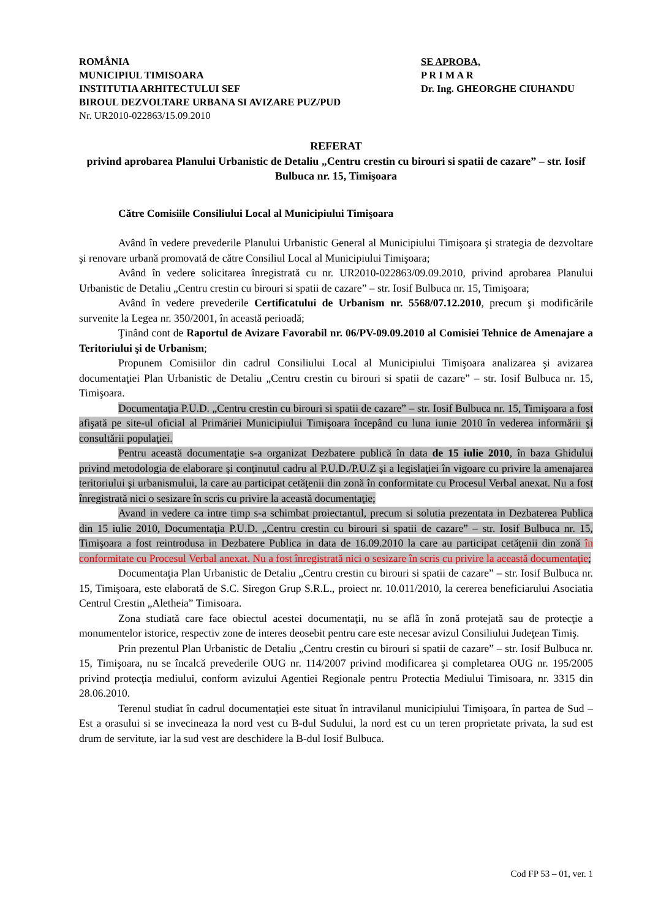ROMÂNIA
MUNICIPIUL TIMISOARA
INSTITUTIA ARHITECTULUI SEF
BIROUL DEZVOLTARE URBANA SI AVIZARE PUZ/PUD
Nr. UR2010-022863/15.09.2010
SE APROBA,
P R I M A R
Dr. Ing. GHEORGHE CIUHANDU
REFERAT
privind aprobarea Planului Urbanistic de Detaliu „Centru crestin cu birouri si spatii de cazare” – str. Iosif Bulbuca nr. 15, Timişoara
Către Comisiile Consiliului Local al Municipiului Timişoara
Având în vedere prevederile Planului Urbanistic General al Municipiului Timişoara şi strategia de dezvoltare şi renovare urbană promovată de către Consiliul Local al Municipiului Timişoara;
Având în vedere solicitarea înregistrată cu nr. UR2010-022863/09.09.2010, privind aprobarea Planului Urbanistic de Detaliu „Centru crestin cu birouri si spatii de cazare” – str. Iosif Bulbuca nr. 15, Timişoara;
Având în vedere prevederile Certificatului de Urbanism nr. 5568/07.12.2010, precum şi modificările survenite la Legea nr. 350/2001, în această perioadă;
Ţinând cont de Raportul de Avizare Favorabil nr. 06/PV-09.09.2010 al Comisiei Tehnice de Amenajare a Teritoriului şi de Urbanism;
Propunem Comisiilor din cadrul Consiliului Local al Municipiului Timişoara analizarea şi avizarea documentaţiei Plan Urbanistic de Detaliu „Centru crestin cu birouri si spatii de cazare” – str. Iosif Bulbuca nr. 15, Timişoara.
Documentaţia P.U.D. „Centru crestin cu birouri si spatii de cazare” – str. Iosif Bulbuca nr. 15, Timişoara a fost afişată pe site-ul oficial al Primăriei Municipiului Timişoara începând cu luna iunie 2010 în vederea informării şi consultării populaţiei.
Pentru această documentaţie s-a organizat Dezbatere publică în data de 15 iulie 2010, în baza Ghidului privind metodologia de elaborare şi conţinutul cadru al P.U.D./P.U.Z şi a legislaţiei în vigoare cu privire la amenajarea teritoriului şi urbanismului, la care au participat cetăţenii din zonă în conformitate cu Procesul Verbal anexat. Nu a fost înregistrată nici o sesizare în scris cu privire la această documentaţie;
Avand in vedere ca intre timp s-a schimbat proiectantul, precum si solutia prezentata in Dezbaterea Publica din 15 iulie 2010, Documentaţia P.U.D. „Centru crestin cu birouri si spatii de cazare” – str. Iosif Bulbuca nr. 15, Timişoara a fost reintrodusa in Dezbatere Publica in data de 16.09.2010 la care au participat cetăţenii din zonă în conformitate cu Procesul Verbal anexat. Nu a fost înregistrată nici o sesizare în scris cu privire la această documentaţie;
Documentaţia Plan Urbanistic de Detaliu „Centru crestin cu birouri si spatii de cazare” – str. Iosif Bulbuca nr. 15, Timişoara, este elaborată de S.C. Siregon Grup S.R.L., proiect nr. 10.011/2010, la cererea beneficiarului Asociatia Centrul Crestin „Aletheia” Timisoara.
Zona studiată care face obiectul acestei documentaţii, nu se aflã în zonă protejată sau de protecţie a monumentelor istorice, respectiv zone de interes deosebit pentru care este necesar avizul Consiliului Judeţean Timiş.
Prin prezentul Plan Urbanistic de Detaliu „Centru crestin cu birouri si spatii de cazare” – str. Iosif Bulbuca nr. 15, Timişoara, nu se încalcă prevederile OUG nr. 114/2007 privind modificarea şi completarea OUG nr. 195/2005 privind protecţia mediului, conform avizului Agentiei Regionale pentru Protectia Mediului Timisoara, nr. 3315 din 28.06.2010.
Terenul studiat în cadrul documentaţiei este situat în intravilanul municipiului Timişoara, în partea de Sud – Est a orasului si se invecineaza la nord vest cu B-dul Sudului, la nord est cu un teren proprietate privata, la sud est drum de servitute, iar la sud vest are deschidere la B-dul Iosif Bulbuca.
Cod FP 53 – 01, ver. 1